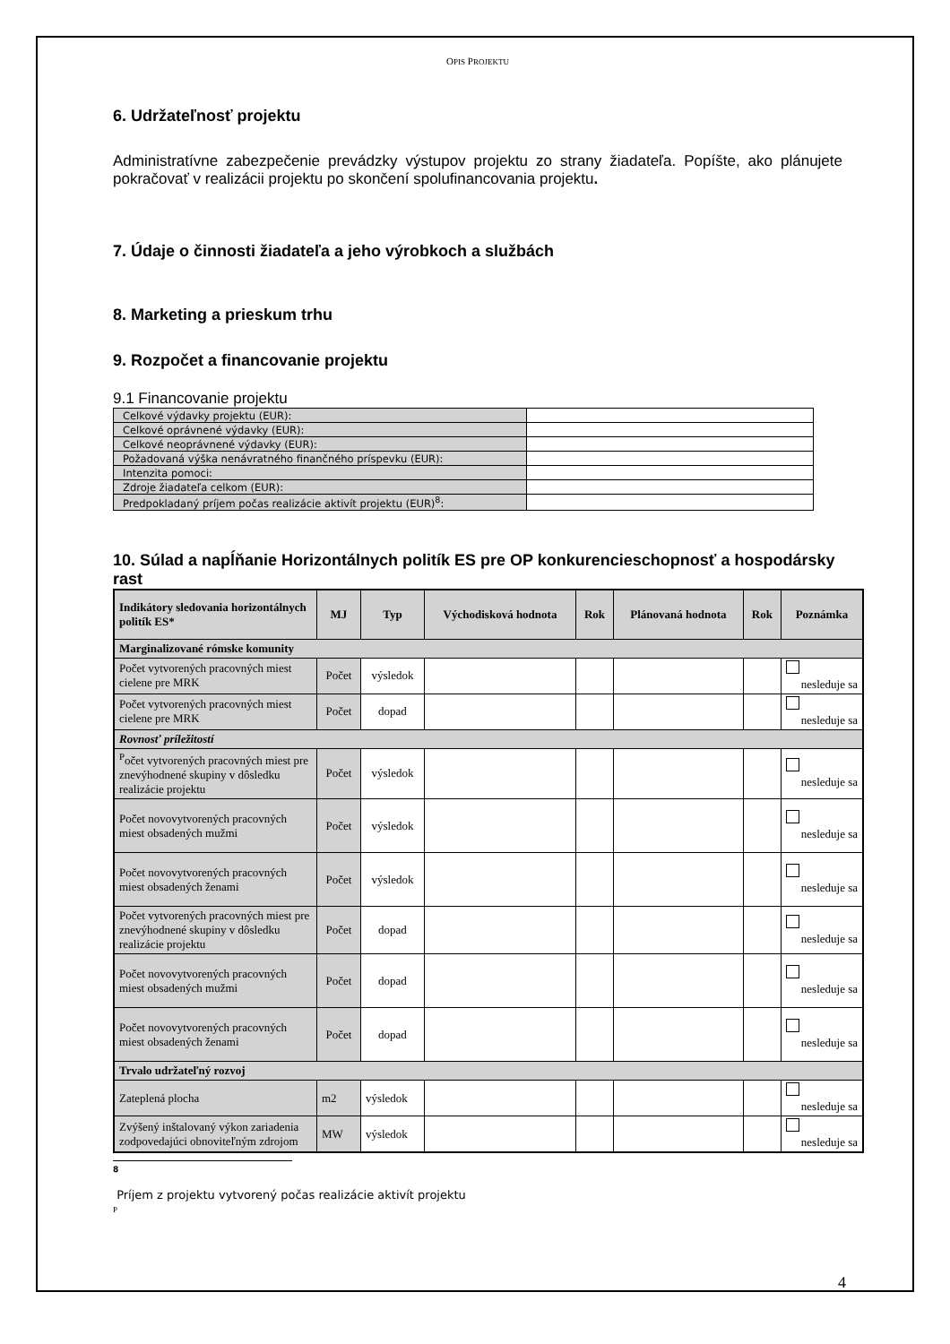OPIS PROJEKTU
6. Udržateľnosť projektu
Administratívne zabezpečenie prevádzky výstupov projektu zo strany žiadateľa. Popíšte, ako plánujete pokračovať v realizácii projektu po skončení spolufinancovania projektu.
7. Údaje o činnosti žiadateľa a jeho výrobkoch a službách
8. Marketing a prieskum trhu
9. Rozpočet a financovanie projektu
9.1 Financovanie projektu
| Celkové výdavky projektu (EUR): | |
| Celkové oprávnené výdavky (EUR): | |
| Celkové neoprávnené výdavky (EUR): | |
| Požadovaná výška nenávratného finančného príspevku (EUR): | |
| Intenzita pomoci: | |
| Zdroje žiadateľa celkom (EUR): | |
| Predpokladaný príjem počas realizácie aktivít projektu (EUR)<sup>8</sup>: | |
10. Súlad a napĺňanie Horizontálnych politík ES pre OP konkurencieschopnosť a hospodársky rast
| Indikátory sledovania horizontálnych politík ES* | MJ | Typ | Východisková hodnota | Rok | Plánovaná hodnota | Rok | Poznámka |
| --- | --- | --- | --- | --- | --- | --- | --- |
| Marginalizované rómske komunity | | | | | | | |
| Počet vytvorených pracovných miest cielene pre MRK | Počet | výsledok | | | | | nesleduje sa |
| Počet vytvorených pracovných miest cielene pre MRK | Počet | dopad | | | | | nesleduje sa |
| Rovnosť príležitostí | | | | | | | |
| <sup>P</sup>očet vytvorených pracovných miest pre znevýhodnené skupiny v dôsledku realizácie projektu | Počet | výsledok | | | | | nesleduje sa |
| Počet novovytvorených pracovných miest obsadených mužmi | Počet | výsledok | | | | | nesleduje sa |
| Počet novovytvorených pracovných miest obsadených ženami | Počet | výsledok | | | | | nesleduje sa |
| Počet vytvorených pracovných miest pre znevýhodnené skupiny v dôsledku realizácie projektu | Počet | dopad | | | | | nesleduje sa |
| Počet novovytvorených pracovných miest obsadených mužmi | Počet | dopad | | | | | nesleduje sa |
| Počet novovytvorených pracovných miest obsadených ženami | Počet | dopad | | | | | nesleduje sa |
| Trvalo udržateľný rozvoj | | | | | | | |
| Zateplená plocha | m2 | výsledok | | | | | nesleduje sa |
| Zvýšený inštalovaný výkon zariadenia zodpovedajúci obnoviteľným zdrojom | MW | výsledok | | | | | nesleduje sa |
8
Príjem z projektu vytvorený počas realizácie aktivít projektu
P
4